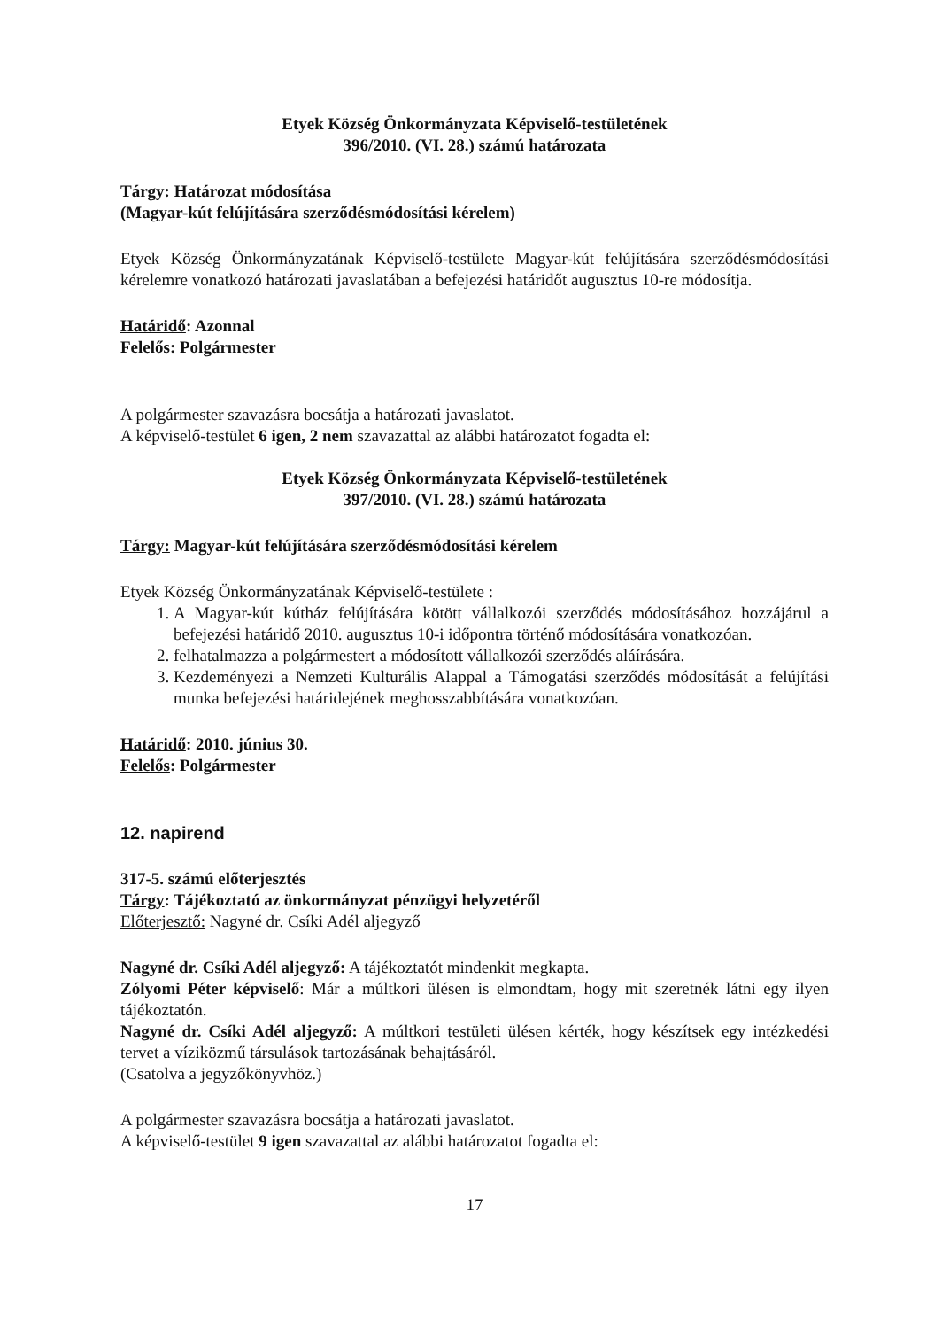Etyek Község Önkormányzata Képviselő-testületének
396/2010. (VI. 28.) számú határozata
Tárgy: Határozat módosítása
(Magyar-kút felújítására szerződésmódosítási kérelem)
Etyek Község Önkormányzatának Képviselő-testülete Magyar-kút felújítására szerződésmódosítási kérelemre vonatkozó határozati javaslatában a befejezési határidőt augusztus 10-re módosítja.
Határidő: Azonnal
Felelős: Polgármester
A polgármester szavazásra bocsátja a határozati javaslatot.
A képviselő-testület 6 igen, 2 nem szavazattal az alábbi határozatot fogadta el:
Etyek Község Önkormányzata Képviselő-testületének
397/2010. (VI. 28.) számú határozata
Tárgy: Magyar-kút felújítására szerződésmódosítási kérelem
Etyek Község Önkormányzatának Képviselő-testülete :
1. A Magyar-kút kútház felújítására kötött vállalkozói szerződés módosításához hozzájárul a befejezési határidő 2010. augusztus 10-i időpontra történő módosítására vonatkozóan.
2. felhatalmazza a polgármestert a módosított vállalkozói szerződés aláírására.
3. Kezdeményezi a Nemzeti Kulturális Alappal a Támogatási szerződés módosítását a felújítási munka befejezési határidejének meghosszabbítására vonatkozóan.
Határidő: 2010. június 30.
Felelős: Polgármester
12. napirend
317-5. számú előterjesztés
Tárgy: Tájékoztató az önkormányzat pénzügyi helyzetéről
Előterjesztő: Nagyné dr. Csíki Adél aljegyző
Nagyné dr. Csíki Adél aljegyző: A tájékoztatót mindenkit megkapta.
Zólyomi Péter képviselő: Már a múltkori ülésen is elmondtam, hogy mit szeretnék látni egy ilyen tájékoztatón.
Nagyné dr. Csíki Adél aljegyző: A múltkori testületi ülésen kérték, hogy készítsek egy intézkedési tervet a víziközmű társulások tartozásának behajtásáról.
(Csatolva a jegyzőkönyvhöz.)
A polgármester szavazásra bocsátja a határozati javaslatot.
A képviselő-testület 9 igen szavazattal az alábbi határozatot fogadta el:
17